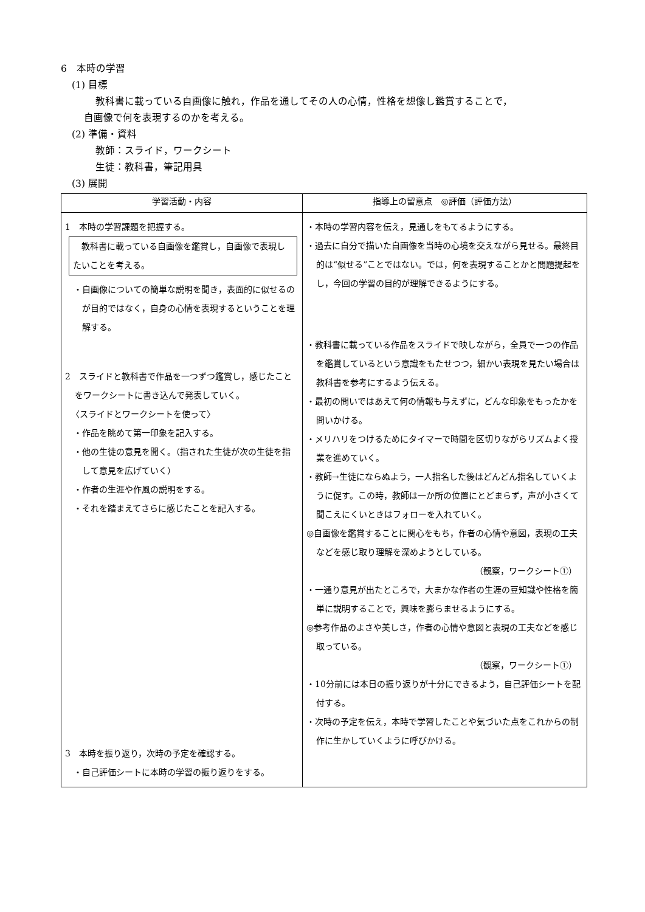6　本時の学習
(1) 目標
教科書に載っている自画像に触れ，作品を通してその人の心情，性格を想像し鑑賞することで，
自画像で何を表現するのかを考える。
(2) 準備・資料
教師：スライド，ワークシート
生徒：教科書，筆記用具
(3) 展開
| 学習活動・内容 | 指導上の留意点 ◎評価（評価方法） |
| --- | --- |
| 1 本時の学習課題を把握する。 教科書に載っている自画像を鑑賞し，自画像で表現したいことを考える。 ・自画像についての簡単な説明を聞き，表面的に似せるのが目的ではなく，自身の心情を表現するということを理解する。 2 スライドと教科書で作品を一つずつ鑑賞し，感じたことをワークシートに書き込んで発表していく。 〈スライドとワークシートを使って〉 ・作品を眺めて第一印象を記入する。 ・他の生徒の意見を聞く。（指された生徒が次の生徒を指して意見を広げていく） ・作者の生涯や作風の説明をする。 ・それを踏まえてさらに感じたことを記入する。 3 本時を振り返り，次時の予定を確認する。 ・自己評価シートに本時の学習の振り返りをする。 | ・本時の学習内容を伝え，見通しをもてるようにする。 ・過去に自分で描いた自画像を当時の心境を交えながら見せる。最終目的は“似せる”ことではない。では，何を表現することかと問題提起をし，今回の学習の目的が理解できるようにする。 ・教科書に載っている作品をスライドで映しながら，全員で一つの作品を鑑賞しているという意識をもたせつつ，細かい表現を見たい場合は教科書を参考にするよう伝える。 ・最初の問いではあえて何の情報も与えずに，どんな印象をもったかを問いかける。 ・メリハリをつけるためにタイマーで時間を区切りながらリズムよく授業を進めていく。 ・教師→生徒にならぬよう，一人指名した後はどんどん指名していくように促す。この時，教師は一か所の位置にとどまらず，声が小さくて聞こえにくいときはフォローを入れていく。 ◎自画像を鑑賞することに関心をもち，作者の心情や意図，表現の工夫などを感じ取り理解を深めようとしている。 （観察，ワークシート①） ・一通り意見が出たところで，大まかな作者の生涯の豆知識や性格を簡単に説明することで，興味を膨らませるようにする。 ◎参考作品のよさや美しさ，作者の心情や意図と表現の工夫などを感じ取っている。 （観察，ワークシート①） ・10分前には本日の振り返りが十分にできるよう，自己評価シートを配付する。 ・次時の予定を伝え，本時で学習したことや気づいた点をこれからの制作に生かしていくように呼びかける。 |